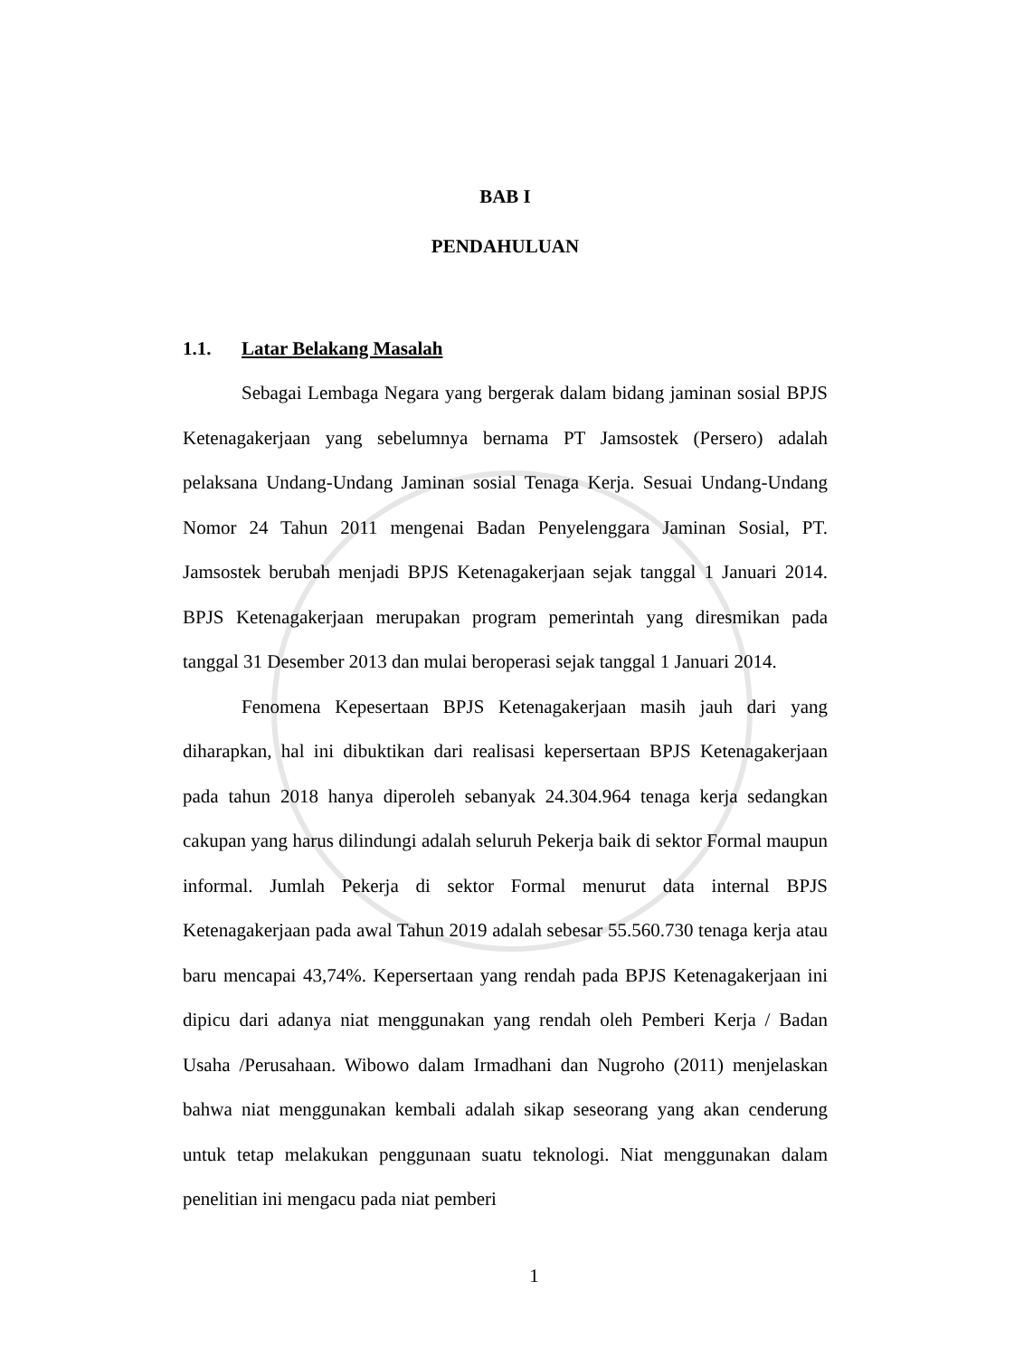BAB I
PENDAHULUAN
1.1. Latar Belakang Masalah
Sebagai Lembaga Negara yang bergerak dalam bidang jaminan sosial BPJS Ketenagakerjaan yang sebelumnya bernama PT Jamsostek (Persero) adalah pelaksana Undang-Undang Jaminan sosial Tenaga Kerja. Sesuai Undang-Undang Nomor 24 Tahun 2011 mengenai Badan Penyelenggara Jaminan Sosial, PT. Jamsostek berubah menjadi BPJS Ketenagakerjaan sejak tanggal 1 Januari 2014. BPJS Ketenagakerjaan merupakan program pemerintah yang diresmikan pada tanggal 31 Desember 2013 dan mulai beroperasi sejak tanggal 1 Januari 2014.
Fenomena Kepesertaan BPJS Ketenagakerjaan masih jauh dari yang diharapkan, hal ini dibuktikan dari realisasi kepersertaan BPJS Ketenagakerjaan pada tahun 2018 hanya diperoleh sebanyak 24.304.964 tenaga kerja sedangkan cakupan yang harus dilindungi adalah seluruh Pekerja baik di sektor Formal maupun informal. Jumlah Pekerja di sektor Formal menurut data internal BPJS Ketenagakerjaan pada awal Tahun 2019 adalah sebesar 55.560.730 tenaga kerja atau baru mencapai 43,74%. Kepersertaan yang rendah pada BPJS Ketenagakerjaan ini dipicu dari adanya niat menggunakan yang rendah oleh Pemberi Kerja / Badan Usaha /Perusahaan. Wibowo dalam Irmadhani dan Nugroho (2011) menjelaskan bahwa niat menggunakan kembali adalah sikap seseorang yang akan cenderung untuk tetap melakukan penggunaan suatu teknologi. Niat menggunakan dalam penelitian ini mengacu pada niat pemberi
1